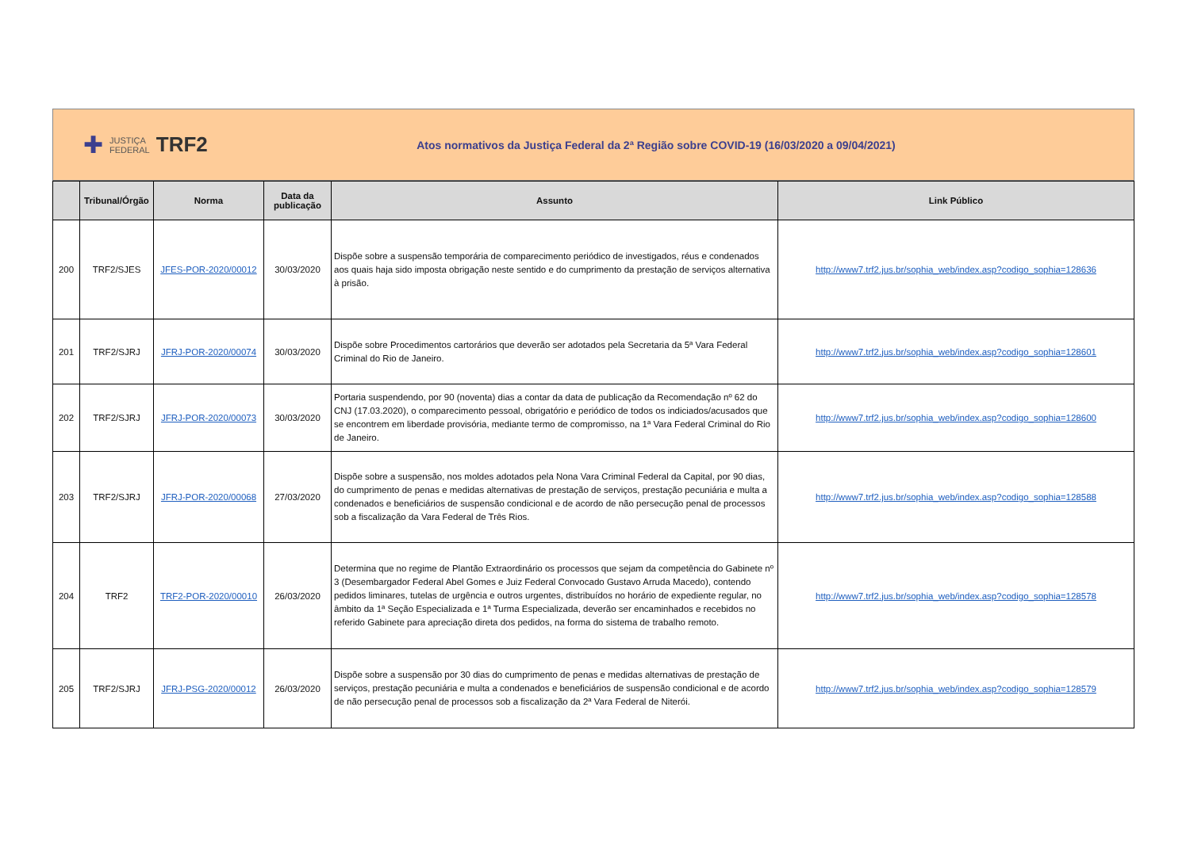✚ JUSTIÇA
FEDERAL TRF2
Atos normativos da Justiça Federal da 2ª Região sobre COVID-19 (16/03/2020 a 09/04/2021)
| | Tribunal/Órgão | Norma | Data da publicação | Assunto | Link Público |
| --- | --- | --- | --- | --- | --- |
| 200 | TRF2/SJES | JFES-POR-2020/00012 | 30/03/2020 | Dispõe sobre a suspensão temporária de comparecimento periódico de investigados, réus e condenados aos quais haja sido imposta obrigação neste sentido e do cumprimento da prestação de serviços alternativa à prisão. | http://www7.trf2.jus.br/sophia_web/index.asp?codigo_sophia=128636 |
| 201 | TRF2/SJRJ | JFRJ-POR-2020/00074 | 30/03/2020 | Dispõe sobre Procedimentos cartorários que deverão ser adotados pela Secretaria da 5ª Vara Federal Criminal do Rio de Janeiro. | http://www7.trf2.jus.br/sophia_web/index.asp?codigo_sophia=128601 |
| 202 | TRF2/SJRJ | JFRJ-POR-2020/00073 | 30/03/2020 | Portaria suspendendo, por 90 (noventa) dias a contar da data de publicação da Recomendação nº 62 do CNJ (17.03.2020), o comparecimento pessoal, obrigatório e periódico de todos os indiciados/acusados que se encontrem em liberdade provisória, mediante termo de compromisso, na 1ª Vara Federal Criminal do Rio de Janeiro. | http://www7.trf2.jus.br/sophia_web/index.asp?codigo_sophia=128600 |
| 203 | TRF2/SJRJ | JFRJ-POR-2020/00068 | 27/03/2020 | Dispõe sobre a suspensão, nos moldes adotados pela Nona Vara Criminal Federal da Capital, por 90 dias, do cumprimento de penas e medidas alternativas de prestação de serviços, prestação pecuniária e multa a condenados e beneficiários de suspensão condicional e de acordo de não persecução penal de processos sob a fiscalização da Vara Federal de Três Rios. | http://www7.trf2.jus.br/sophia_web/index.asp?codigo_sophia=128588 |
| 204 | TRF2 | TRF2-POR-2020/00010 | 26/03/2020 | Determina que no regime de Plantão Extraordinário os processos que sejam da competência do Gabinete nº 3 (Desembargador Federal Abel Gomes e Juiz Federal Convocado Gustavo Arruda Macedo), contendo pedidos liminares, tutelas de urgência e outros urgentes, distribuídos no horário de expediente regular, no âmbito da 1ª Seção Especializada e 1ª Turma Especializada, deverão ser encaminhados e recebidos no referido Gabinete para apreciação direta dos pedidos, na forma do sistema de trabalho remoto. | http://www7.trf2.jus.br/sophia_web/index.asp?codigo_sophia=128578 |
| 205 | TRF2/SJRJ | JFRJ-PSG-2020/00012 | 26/03/2020 | Dispõe sobre a suspensão por 30 dias do cumprimento de penas e medidas alternativas de prestação de serviços, prestação pecuniária e multa a condenados e beneficiários de suspensão condicional e de acordo de não persecução penal de processos sob a fiscalização da 2ª Vara Federal de Niterói. | http://www7.trf2.jus.br/sophia_web/index.asp?codigo_sophia=128579 |